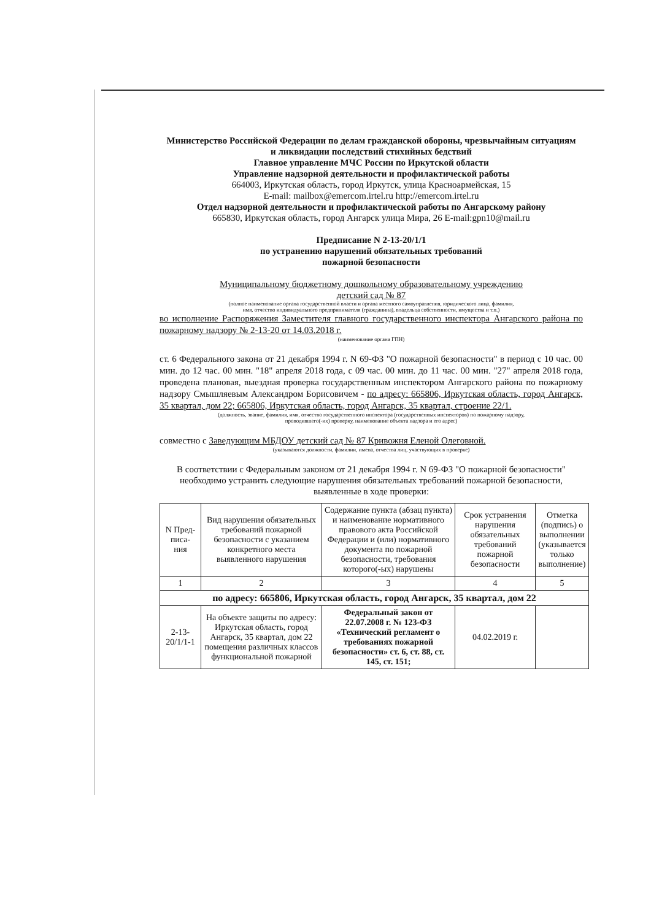Министерство Российской Федерации по делам гражданской обороны, чрезвычайным ситуациям
и ликвидации последствий стихийных бедствий
Главное управление МЧС России по Иркутской области
Управление надзорной деятельности и профилактической работы
664003, Иркутская область, город Иркутск, улица Красноармейская, 15
E-mail: mailbox@emercom.irtel.ru http://emercom.irtel.ru
Отдел надзорной деятельности и профилактической работы по Ангарскому району
665830, Иркутская область, город Ангарск улица Мира, 26 E-mail:gpn10@mail.ru
Предписание N 2-13-20/1/1
по устранению нарушений обязательных требований
пожарной безопасности
Муниципальному бюджетному дошкольному образовательному учреждению
детский сад № 87
(полное наименование органа государственной власти и органа местного самоуправления, юридического лица, фамилия,
имя, отчество индивидуального предпринимателя (гражданина), владельца собственности, имущества и т.п.)
во исполнение Распоряжения Заместителя главного государственного инспектора Ангарского района по пожарному надзору № 2-13-20 от 14.03.2018 г.
(наименование органа ГПН)
ст. 6 Федерального закона от 21 декабря 1994 г. N 69-ФЗ "О пожарной безопасности" в период с 10 час. 00 мин. до 12 час. 00 мин. "18" апреля 2018 года, с 09 час. 00 мин. до 11 час. 00 мин. "27" апреля 2018 года, проведена плановая, выездная проверка государственным инспектором Ангарского района по пожарному надзору Смышляевым Александром Борисовичем - по адресу: 665806, Иркутская область, город Ангарск, 35 квартал, дом 22; 665806, Иркутская область, город Ангарск, 35 квартал, строение 22/1.
(должность, звание, фамилия, имя, отчество государственного инспектора (государственных инспекторов) по пожарному надзору,
проводившего(-их) проверку, наименование объекта надзора и его адрес)
совместно с Заведующим МБДОУ детский сад № 87 Кривожня Еленой Олеговной.
(указываются должности, фамилии, имена, отчества лиц, участвующих в проверке)
В соответствии с Федеральным законом от 21 декабря 1994 г. N 69-ФЗ "О пожарной безопасности" необходимо устранить следующие нарушения обязательных требований пожарной безопасности, выявленные в ходе проверки:
| N Пред- писа- ния | Вид нарушения обязательных требований пожарной безопасности с указанием конкретного места выявленного нарушения | Содержание пункта (абзац пункта) и наименование нормативного правового акта Российской Федерации и (или) нормативного документа по пожарной безопасности, требования которого(-ых) нарушены | Срок устранения нарушения обязательных требований пожарной безопасности | Отметка (подпись) о выполнении (указывается только выполнение) |
| --- | --- | --- | --- | --- |
| 1 | 2 | 3 | 4 | 5 |
| по адресу: 665806, Иркутская область, город Ангарск, 35 квартал, дом 22 | | | | |
| 2-13- 20/1/1-1 | На объекте защиты по адресу: Иркутская область, город Ангарск, 35 квартал, дом 22 помещения различных классов функциональной пожарной | Федеральный закон от 22.07.2008 г. № 123-ФЗ «Технический регламент о требованиях пожарной безопасности» ст. 6, ст. 88, ст. 145, ст. 151; | 04.02.2019 г. | |